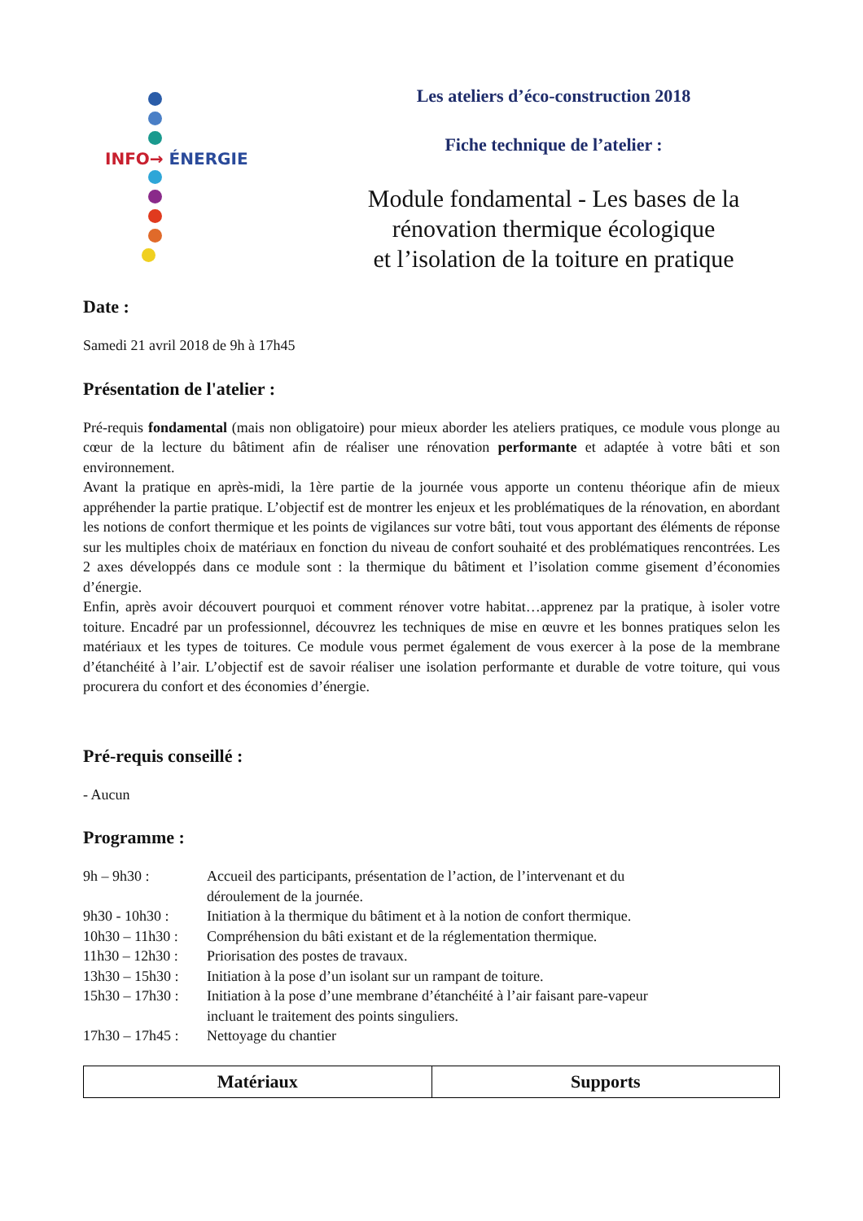INFO→ ÉNERGIE
Les ateliers d’éco-construction 2018
Fiche technique de l’atelier :
Module fondamental - Les bases de la
rénovation thermique écologique
et l’isolation de la toiture en pratique
Date :
Samedi 21 avril 2018 de 9h à 17h45
Présentation de l'atelier :
Pré-requis fondamental (mais non obligatoire) pour mieux aborder les ateliers pratiques, ce module vous plonge au cœur de la lecture du bâtiment afin de réaliser une rénovation performante et adaptée à votre bâti et son environnement.
Avant la pratique en après-midi, la 1ère partie de la journée vous apporte un contenu théorique afin de mieux appréhender la partie pratique. L’objectif est de montrer les enjeux et les problématiques de la rénovation, en abordant les notions de confort thermique et les points de vigilances sur votre bâti, tout vous apportant des éléments de réponse sur les multiples choix de matériaux en fonction du niveau de confort souhaité et des problématiques rencontrées. Les 2 axes développés dans ce module sont : la thermique du bâtiment et l’isolation comme gisement d’économies d’énergie.
Enfin, après avoir découvert pourquoi et comment rénover votre habitat…apprenez par la pratique, à isoler votre toiture. Encadré par un professionnel, découvrez les techniques de mise en œuvre et les bonnes pratiques selon les matériaux et les types de toitures. Ce module vous permet également de vous exercer à la pose de la membrane d’étanchéité à l’air. L’objectif est de savoir réaliser une isolation performante et durable de votre toiture, qui vous procurera du confort et des économies d’énergie.
Pré-requis conseillé :
- Aucun
Programme :
| 9h – 9h30 : | Accueil des participants, présentation de l’action, de l’intervenant et du déroulement de la journée. |
| 9h30 - 10h30 : | Initiation à la thermique du bâtiment et à la notion de confort thermique. |
| 10h30 – 11h30 : | Compréhension du bâti existant et de la réglementation thermique. |
| 11h30 – 12h30 : | Priorisation des postes de travaux. |
| 13h30 – 15h30 : | Initiation à la pose d’un isolant sur un rampant de toiture. |
| 15h30 – 17h30 : | Initiation à la pose d’une membrane d’étanchéité à l’air faisant pare-vapeur incluant le traitement des points singuliers. |
| 17h30 – 17h45 : | Nettoyage du chantier |
| Matériaux | Supports |
| --- | --- |